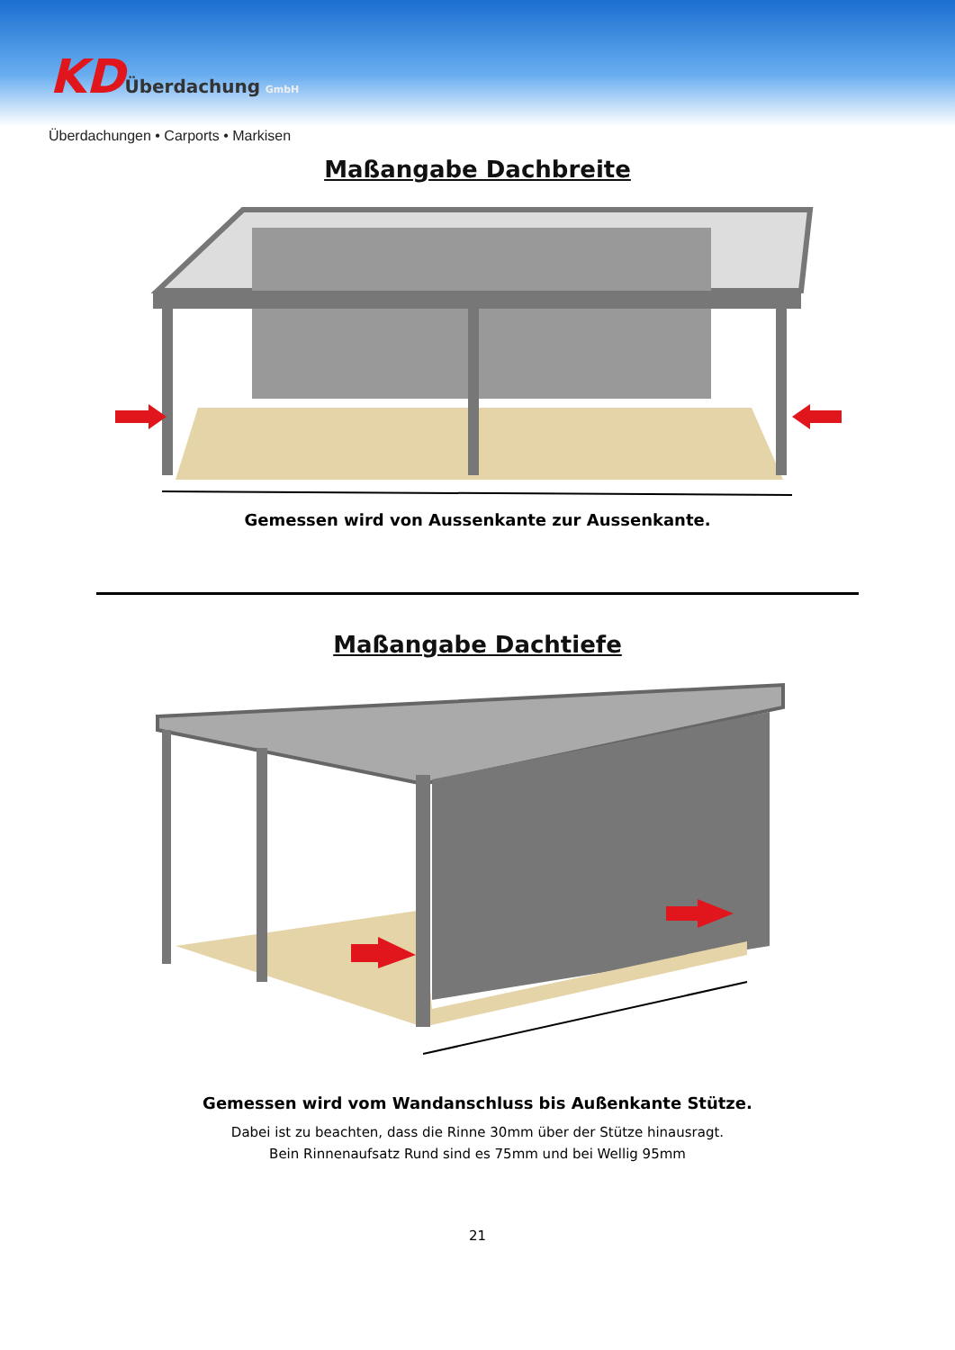KD Überdachung GmbH
Überdachungen • Carports • Markisen
Maßangabe Dachbreite
Gemessen wird von Aussenkante zur Aussenkante.
Maßangabe Dachtiefe
Gemessen wird vom Wandanschluss bis Außenkante Stütze.
Dabei ist zu beachten, dass die Rinne 30mm über der Stütze hinausragt.
Bein Rinnenaufsatz Rund sind es 75mm und bei Wellig 95mm
21